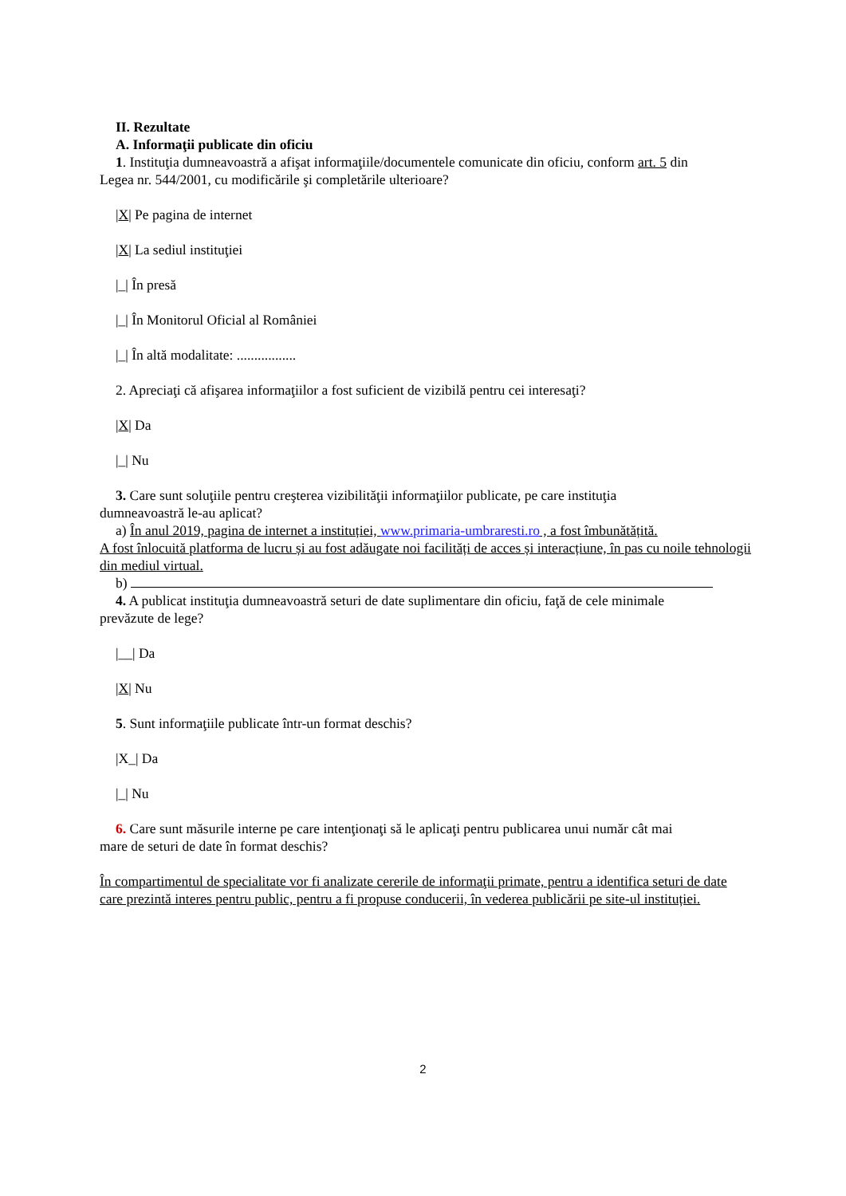II. Rezultate
A. Informaţii publicate din oficiu
1. Instituţia dumneavoastră a afişat informaţiile/documentele comunicate din oficiu, conform art. 5 din
Legea nr. 544/2001, cu modificările şi completările ulterioare?
|X| Pe pagina de internet
|X| La sediul instituţiei
|_| În presă
|_| În Monitorul Oficial al României
|_| În altă modalitate: .................
2. Apreciaţi că afişarea informaţiilor a fost suficient de vizibilă pentru cei interesaţi?
|X| Da
|_| Nu
3. Care sunt soluţiile pentru creşterea vizibilităţii informaţiilor publicate, pe care instituţia
dumneavoastră le-au aplicat?
a) În anul 2019, pagina de internet a instituției, www.primaria-umbraresti.ro , a fost îmbunătățită.
A fost înlocuită platforma de lucru și au fost adăugate noi facilități de acces și interacțiune, în pas cu noile tehnologii din mediul virtual.
b)
4. A publicat instituţia dumneavoastră seturi de date suplimentare din oficiu, faţă de cele minimale
prevăzute de lege?
|__| Da
|X| Nu
5. Sunt informaţiile publicate într-un format deschis?
|X_| Da
|_| Nu
6. Care sunt măsurile interne pe care intenţionaţi să le aplicaţi pentru publicarea unui număr cât mai
mare de seturi de date în format deschis?
În compartimentul de specialitate vor fi analizate cererile de informaţii primate, pentru a identifica seturi de date care prezintă interes pentru public, pentru a fi propuse conducerii, în vederea publicării pe site-ul instituției.
2